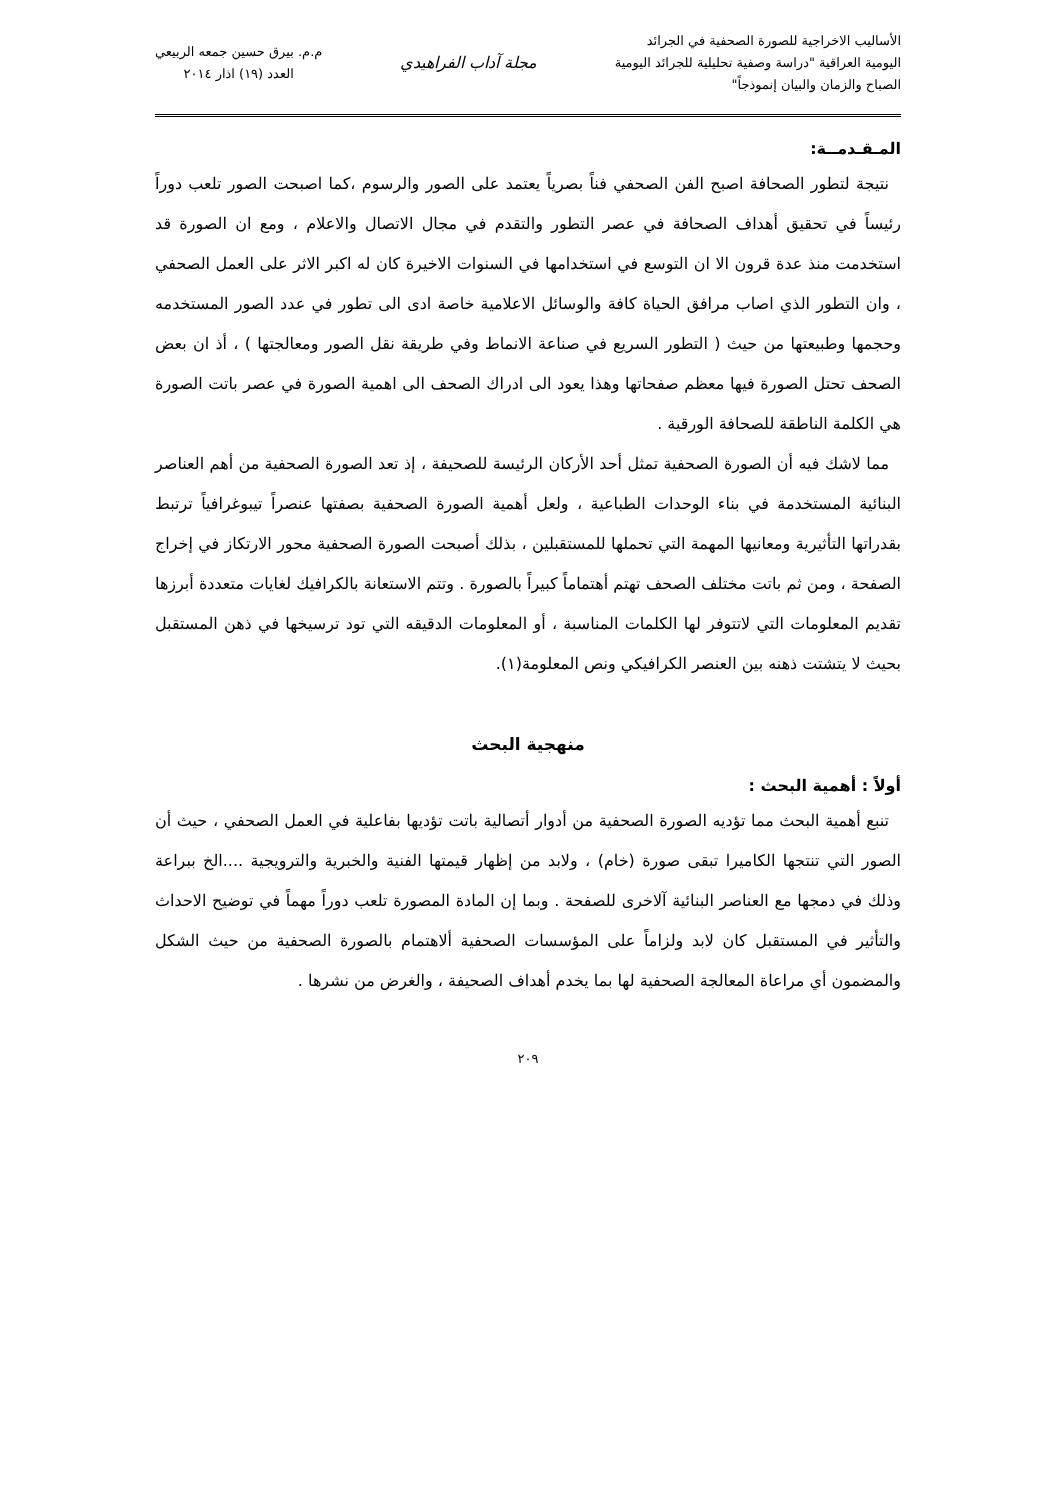الأساليب الاخراجية للصورة الصحفية في الجرائد
اليومية العراقية "دراسة وصفية تحليلية للجرائد اليومية
الصباح والزمان والبيان إنموذجاً"
مجلة آداب الفراهيدي
م.م. بيرق حسين جمعه الربيعي
العدد (١٩) اذار ٢٠١٤
المـقـدمــة:
نتيجة لتطور الصحافة اصبح الفن الصحفي فناً بصرياً يعتمد على الصور والرسوم ،كما اصبحت الصور تلعب دوراً رئيساً في تحقيق أهداف الصحافة في عصر التطور والتقدم في مجال الاتصال والاعلام ، ومع ان الصورة قد استخدمت منذ عدة قرون الا ان التوسع في استخدامها في السنوات الاخيرة كان له اكبر الاثر على العمل الصحفي ، وان التطور الذي اصاب مرافق الحياة كافة والوسائل الاعلامية خاصة ادى الى تطور في عدد الصور المستخدمه وحجمها وطبيعتها من حيث ( التطور السريع في صناعة الانماط وفي طريقة نقل الصور ومعالجتها ) ، أذ ان بعض الصحف تحتل الصورة فيها معظم صفحاتها وهذا يعود الى ادراك الصحف الى اهمية الصورة في عصر باتت الصورة هي الكلمة الناطقة للصحافة الورقية .
مما لاشك فيه أن الصورة الصحفية تمثل أحد الأركان الرئيسة للصحيفة ، إذ تعد الصورة الصحفية من أهم العناصر البنائية المستخدمة في بناء الوحدات الطباعية ، ولعل أهمية الصورة الصحفية بصفتها عنصراً تيبوغرافياً ترتبط بقدراتها التأثيرية ومعانيها المهمة التي تحملها للمستقبلين ، بذلك أصبحت الصورة الصحفية محور الارتكاز في إخراج الصفحة ، ومن ثم باتت مختلف الصحف تهتم أهتماماً كبيراً بالصورة . وتتم الاستعانة بالكرافيك لغايات متعددة أبرزها تقديم المعلومات التي لاتتوفر لها الكلمات المناسبة ، أو المعلومات الدقيقه التي تود ترسيخها في ذهن المستقبل بحيث لا يتشتت ذهنه بين العنصر الكرافيكي ونص المعلومة(١).
منهجية البحث
أولاً : أهمية البحث :
تنبع أهمية البحث مما تؤديه الصورة الصحفية من أدوار أتصالية باتت تؤديها بفاعلية في العمل الصحفي ، حيث أن الصور التي تنتجها الكاميرا تبقى صورة (خام) ، ولابد من إظهار قيمتها الفنية والخبرية والترويجية ....الخ ببراعة وذلك في دمجها مع العناصر البنائية آلاخرى للصفحة . وبما إن المادة المصورة تلعب دوراً مهماً في توضيح الاحداث والتأثير في المستقبل كان لابد ولزاماً على المؤسسات الصحفية ألاهتمام بالصورة الصحفية من حيث الشكل والمضمون أي مراعاة المعالجة الصحفية لها بما يخدم أهداف الصحيفة ، والغرض من نشرها .
٢٠٩